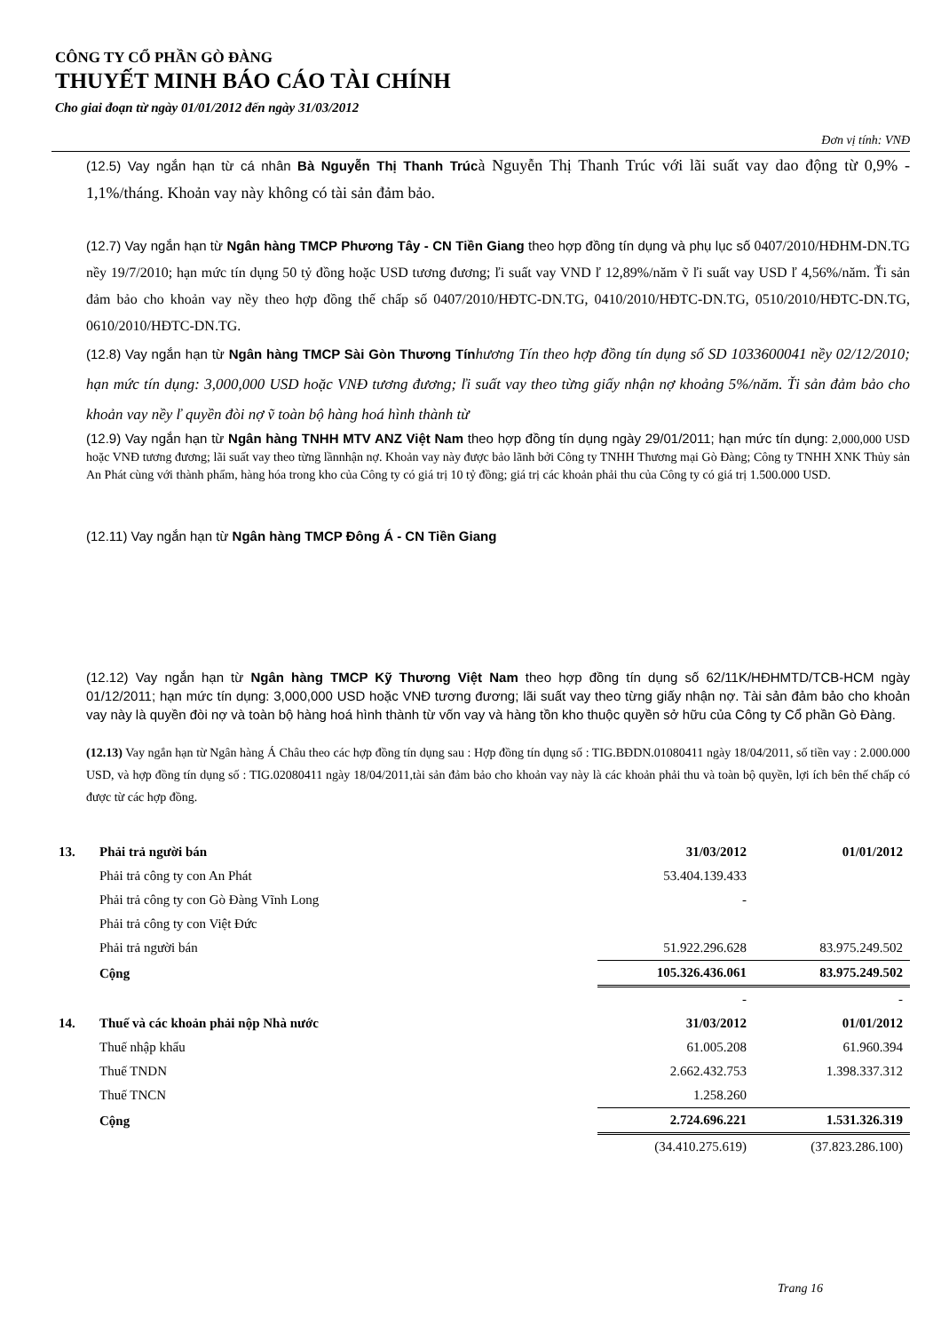CÔNG TY CỔ PHẦN GÒ ĐÀNG
THUYẾT MINH BÁO CÁO TÀI CHÍNH
Cho giai đoạn từ ngày 01/01/2012 đến ngày 31/03/2012
Đơn vị tính: VNĐ
(12.5) Vay ngắn hạn từ cá nhân Bà Nguyễn Thị Thanh Trúcà Nguyễn Thị Thanh Trúc với lãi suất vay dao động từ 0,9% - 1,1%/tháng. Khoản vay này không có tài sản đảm bảo.
(12.7) Vay ngắn hạn từ Ngân hàng TMCP Phương Tây - CN Tiền Giang theo hợp đồng tín dụng và phụ lục số 0407/2010/HĐHM-DN.TG nềy 19/7/2010; hạn mức tín dụng 50 tỷ đồng hoặc USD tương đương; ľi suất vay VND ľ 12,89%/năm ṽ ľi suất vay USD ľ 4,56%/năm. Ťi sản đảm bảo cho khoản vay nềy theo hợp đồng thế chấp số 0407/2010/HĐTC-DN.TG, 0410/2010/HĐTC-DN.TG, 0510/2010/HĐTC-DN.TG, 0610/2010/HĐTC-DN.TG.
(12.8) Vay ngắn hạn từ Ngân hàng TMCP Sài Gòn Thương Tínhương Tín theo hợp đồng tín dụng số SD 1033600041 nềy 02/12/2010; hạn mức tín dụng: 3,000,000 USD hoặc VNĐ tương đương; ľi suất vay theo từng giấy nhận nợ khoảng 5%/năm. Ťi sản đảm bảo cho khoản vay nềy ľ quyền đòi nợ ṽ toàn bộ hàng hoá hình thành từ
(12.9) Vay ngắn hạn từ Ngân hàng TNHH MTV ANZ Việt Nam theo hợp đồng tín dụng ngày 29/01/2011; hạn mức tín dụng: 2,000,000 USD hoặc VNĐ tương đương; lãi suất vay theo từng lầnnhận nợ. Khoản vay này được bảo lãnh bởi Công ty TNHH Thương mại Gò Đàng; Công ty TNHH XNK Thủy sản An Phát cùng với thành phẩm, hàng hóa trong kho của Công ty có giá trị 10 tỷ đồng; giá trị các khoản phải thu của Công ty có giá trị 1.500.000 USD.
(12.11) Vay ngắn hạn từ Ngân hàng TMCP Đông Á - CN Tiền Giang
(12.12) Vay ngắn hạn từ Ngân hàng TMCP Kỹ Thương Việt Nam theo hợp đồng tín dụng số 62/11K/HĐHMTD/TCB-HCM ngày 01/12/2011; hạn mức tín dụng: 3,000,000 USD hoặc VNĐ tương đương; lãi suất vay theo từng giấy nhận nợ. Tài sản đảm bảo cho khoản vay này là quyền đòi nợ và toàn bộ hàng hoá hình thành từ vốn vay và hàng tồn kho thuộc quyền sở hữu của Công ty Cổ phần Gò Đàng.
(12.13) Vay ngắn hạn từ Ngân hàng Á Châu theo các hợp đồng tín dụng sau : Hợp đồng tín dụng số : TIG.BĐDN.01080411 ngày 18/04/2011, số tiền vay : 2.000.000 USD, và hợp đồng tín dụng số : TIG.02080411 ngày 18/04/2011,tài sản đảm bảo cho khoản vay này là các khoản phải thu và toàn bộ quyền, lợi ích bên thế chấp có được từ các hợp đồng.
| 13. | Phải trả người bán | 31/03/2012 | 01/01/2012 |
| | Phải trả công ty con An Phát | 53.404.139.433 | |
| | Phải trả công ty con Gò Đàng Vĩnh Long | - | |
| | Phải trả công ty con Việt Đức | | |
| | Phải trả người bán | 51.922.296.628 | 83.975.249.502 |
| | Cộng | 105.326.436.061 | 83.975.249.502 |
| | | - | - |
| 14. | Thuế và các khoản phải nộp Nhà nước | 31/03/2012 | 01/01/2012 |
| | Thuế nhập khẩu | 61.005.208 | 61.960.394 |
| | Thuế TNDN | 2.662.432.753 | 1.398.337.312 |
| | Thuế TNCN | 1.258.260 | |
| | Cộng | 2.724.696.221 | 1.531.326.319 |
| | | (34.410.275.619) | (37.823.286.100) |
Trang 16